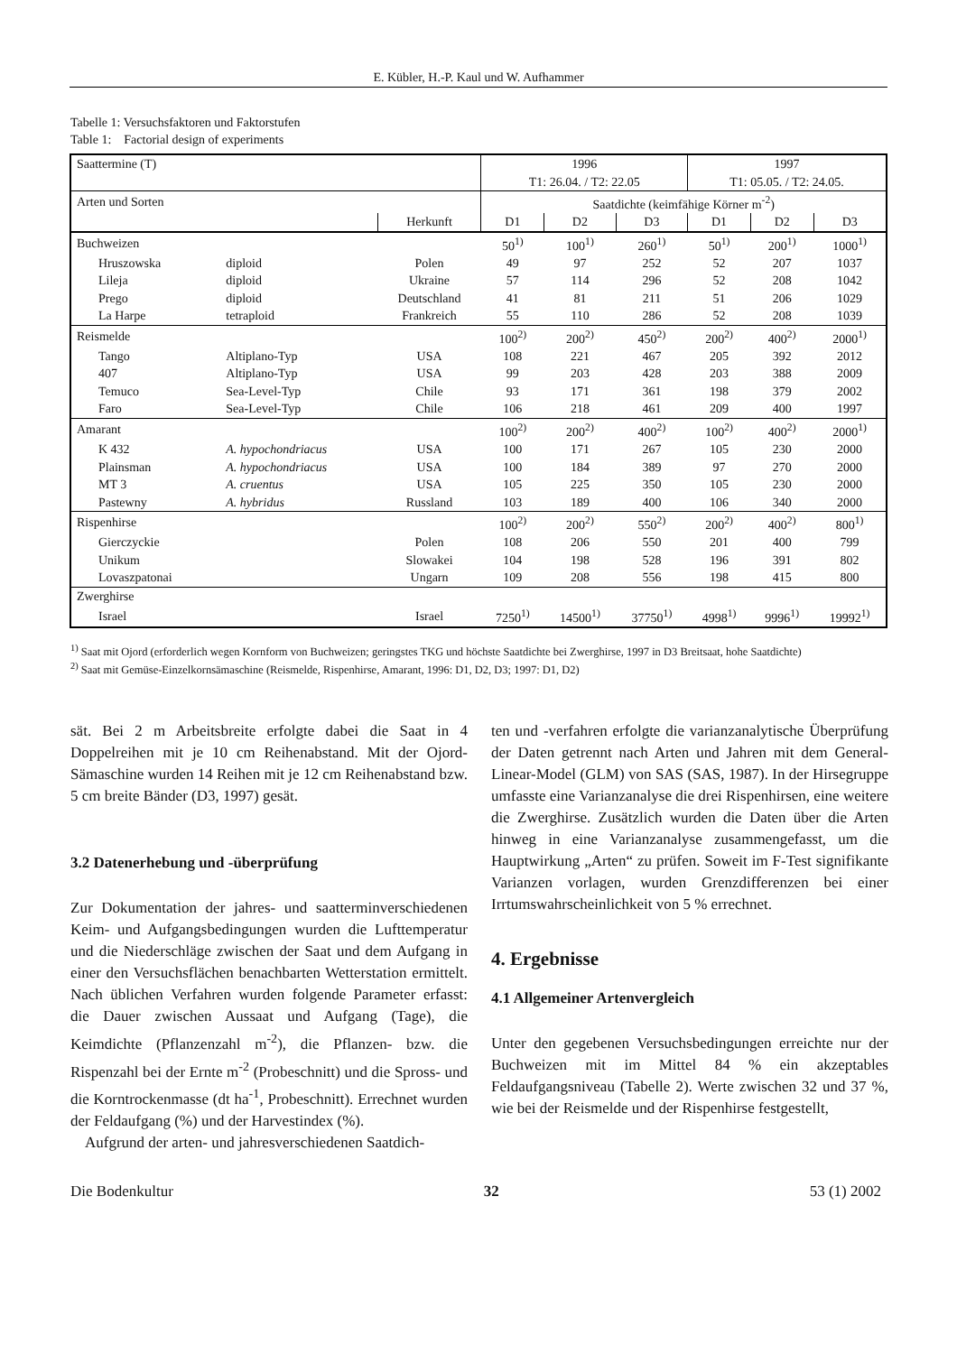E. Kübler, H.-P. Kaul und W. Aufhammer
Tabelle 1: Versuchsfaktoren und Faktorstufen
Table 1: Factorial design of experiments
| Saattermine (T) | | | 1996 T1: 26.04. / T2: 22.05 | | | 1997 T1: 05.05. / T2: 24.05. | | |
| Arten und Sorten | | | Saatdichte (keimfähige Körner m<sup>-2</sup>) | | | | | |
| | | Herkunft | D1 | D2 | D3 | D1 | D2 | D3 |
| Buchweizen | | | 50<sup>1)</sup> | 100<sup>1)</sup> | 260<sup>1)</sup> | 50<sup>1)</sup> | 200<sup>1)</sup> | 1000<sup>1)</sup> |
| Hruszowska | diploid | Polen | 49 | 97 | 252 | 52 | 207 | 1037 |
| Lileja | diploid | Ukraine | 57 | 114 | 296 | 52 | 208 | 1042 |
| Prego | diploid | Deutschland | 41 | 81 | 211 | 51 | 206 | 1029 |
| La Harpe | tetraploid | Frankreich | 55 | 110 | 286 | 52 | 208 | 1039 |
| Reismelde | | | 100<sup>2)</sup> | 200<sup>2)</sup> | 450<sup>2)</sup> | 200<sup>2)</sup> | 400<sup>2)</sup> | 2000<sup>1)</sup> |
| Tango | Altiplano-Typ | USA | 108 | 221 | 467 | 205 | 392 | 2012 |
| 407 | Altiplano-Typ | USA | 99 | 203 | 428 | 203 | 388 | 2009 |
| Temuco | Sea-Level-Typ | Chile | 93 | 171 | 361 | 198 | 379 | 2002 |
| Faro | Sea-Level-Typ | Chile | 106 | 218 | 461 | 209 | 400 | 1997 |
| Amarant | | | 100<sup>2)</sup> | 200<sup>2)</sup> | 400<sup>2)</sup> | 100<sup>2)</sup> | 400<sup>2)</sup> | 2000<sup>1)</sup> |
| K 432 | A. hypochondriacus | USA | 100 | 171 | 267 | 105 | 230 | 2000 |
| Plainsman | A. hypochondriacus | USA | 100 | 184 | 389 | 97 | 270 | 2000 |
| MT 3 | A. cruentus | USA | 105 | 225 | 350 | 105 | 230 | 2000 |
| Pastewny | A. hybridus | Russland | 103 | 189 | 400 | 106 | 340 | 2000 |
| Rispenhirse | | | 100<sup>2)</sup> | 200<sup>2)</sup> | 550<sup>2)</sup> | 200<sup>2)</sup> | 400<sup>2)</sup> | 800<sup>1)</sup> |
| Gierczyckie | | Polen | 108 | 206 | 550 | 201 | 400 | 799 |
| Unikum | | Slowakei | 104 | 198 | 528 | 196 | 391 | 802 |
| Lovaszpatonai | | Ungarn | 109 | 208 | 556 | 198 | 415 | 800 |
| Zwerghirse | | | | | | | | |
| Israel | | Israel | 7250<sup>1)</sup> | 14500<sup>1)</sup> | 37750<sup>1)</sup> | 4998<sup>1)</sup> | 9996<sup>1)</sup> | 19992<sup>1)</sup> |
<sup>1)</sup> Saat mit Ojord (erforderlich wegen Kornform von Buchweizen; geringstes TKG und höchste Saatdichte bei Zwerghirse, 1997 in D3 Breitsaat, hohe Saatdichte)
<sup>2)</sup> Saat mit Gemüse-Einzelkornsämaschine (Reismelde, Rispenhirse, Amarant, 1996: D1, D2, D3; 1997: D1, D2)
sät. Bei 2 m Arbeitsbreite erfolgte dabei die Saat in 4 Doppelreihen mit je 10 cm Reihenabstand. Mit der Ojord-Sämaschine wurden 14 Reihen mit je 12 cm Reihenabstand bzw. 5 cm breite Bänder (D3, 1997) gesät.
3.2 Datenerhebung und -überprüfung
Zur Dokumentation der jahres- und saatterminverschiedenen Keim- und Aufgangsbedingungen wurden die Lufttemperatur und die Niederschläge zwischen der Saat und dem Aufgang in einer den Versuchsflächen benachbarten Wetterstation ermittelt. Nach üblichen Verfahren wurden folgende Parameter erfasst: die Dauer zwischen Aussaat und Aufgang (Tage), die Keimdichte (Pflanzenzahl m<sup>-2</sup>), die Pflanzen- bzw. die Rispenzahl bei der Ernte m<sup>-2</sup> (Probeschnitt) und die Spross- und die Korntrockenmasse (dt ha<sup>-1</sup>, Probeschnitt). Errechnet wurden der Feldaufgang (%) und der Harvestindex (%).
Aufgrund der arten- und jahresverschiedenen Saatdich-
ten und -verfahren erfolgte die varianzanalytische Überprüfung der Daten getrennt nach Arten und Jahren mit dem General-Linear-Model (GLM) von SAS (SAS, 1987). In der Hirsegruppe umfasste eine Varianzanalyse die drei Rispenhirsen, eine weitere die Zwerghirse. Zusätzlich wurden die Daten über die Arten hinweg in eine Varianzanalyse zusammengefasst, um die Hauptwirkung „Arten“ zu prüfen. Soweit im F-Test signifikante Varianzen vorlagen, wurden Grenzdifferenzen bei einer Irrtumswahrscheinlichkeit von 5 % errechnet.
4. Ergebnisse
4.1 Allgemeiner Artenvergleich
Unter den gegebenen Versuchsbedingungen erreichte nur der Buchweizen mit im Mittel 84 % ein akzeptables Feldaufgangsniveau (Tabelle 2). Werte zwischen 32 und 37 %, wie bei der Reismelde und der Rispenhirse festgestellt,
Die Bodenkultur 32 53 (1) 2002